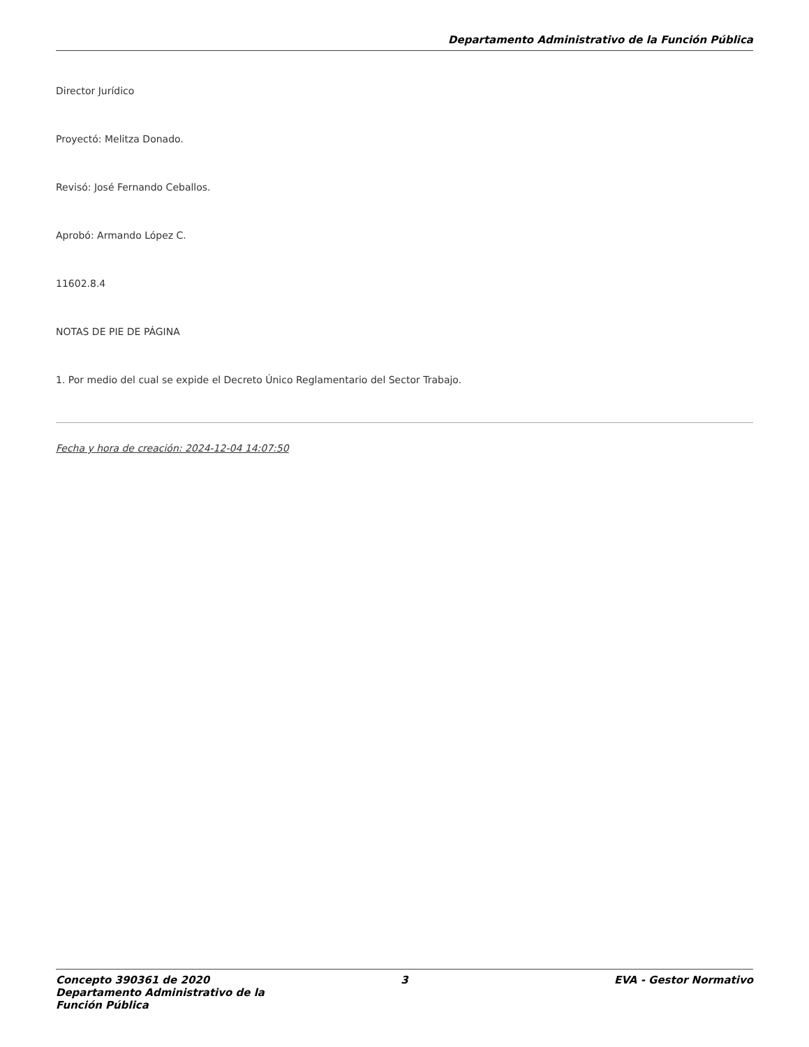Departamento Administrativo de la Función Pública
Director Jurídico
Proyectó: Melitza Donado.
Revisó: José Fernando Ceballos.
Aprobó: Armando López C.
11602.8.4
NOTAS DE PIE DE PÁGINA
1. Por medio del cual se expide el Decreto Único Reglamentario del Sector Trabajo.
Fecha y hora de creación: 2024-12-04 14:07:50
Concepto 390361 de 2020 Departamento Administrativo de la Función Pública
3 EVA - Gestor Normativo